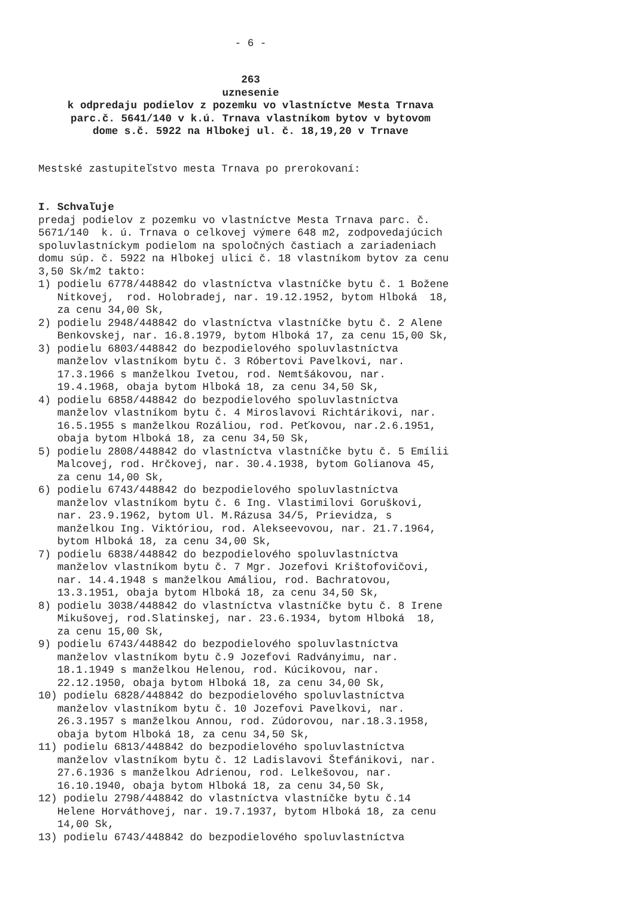- 6 -
263 uznesenie k odpredaju podielov z pozemku vo vlastníctve Mesta Trnava parc.č. 5641/140 v k.ú. Trnava vlastníkom bytov v bytovom dome s.č. 5922 na Hlbokej ul. č. 18,19,20 v Trnave
Mestské zastupiteľstvo mesta Trnava po prerokovaní:
I. Schvaľuje predaj podielov z pozemku vo vlastníctve Mesta Trnava parc. č. 5671/140 k. ú. Trnava o celkovej výmere 648 m2, zodpovedajúcich spoluvlastníckym podielom na spoločných častiach a zariadeniach domu súp. č. 5922 na Hlbokej ulici č. 18 vlastníkom bytov za cenu 3,50 Sk/m2 takto: 1) podielu 6778/448842 do vlastníctva vlastníčke bytu č. 1 Božene Nitkovej, rod. Holobradej, nar. 19.12.1952, bytom Hlboká 18, za cenu 34,00 Sk, 2) podielu 2948/448842 do vlastníctva vlastníčke bytu č. 2 Alene Benkovskej, nar. 16.8.1979, bytom Hlboká 17, za cenu 15,00 Sk, 3) podielu 6803/448842 do bezpodielového spoluvlastníctva manželov vlastníkom bytu č. 3 Róbertovi Pavelkovi, nar. 17.3.1966 s manželkou Ivetou, rod. Nemtšákovou, nar. 19.4.1968, obaja bytom Hlboká 18, za cenu 34,50 Sk, 4) podielu 6858/448842 do bezpodielového spoluvlastníctva manželov vlastníkom bytu č. 4 Miroslavovi Richtárikovi, nar. 16.5.1955 s manželkou Rozáliou, rod. Peťkovou, nar.2.6.1951, obaja bytom Hlboká 18, za cenu 34,50 Sk, 5) podielu 2808/448842 do vlastníctva vlastníčke bytu č. 5 Emílii Malcovej, rod. Hrčkovej, nar. 30.4.1938, bytom Golianova 45, za cenu 14,00 Sk, 6) podielu 6743/448842 do bezpodielového spoluvlastníctva manželov vlastníkom bytu č. 6 Ing. Vlastimilovi Goruškovi, nar. 23.9.1962, bytom Ul. M.Rázusa 34/5, Prievidza, s manželkou Ing. Viktóriou, rod. Alekseevovou, nar. 21.7.1964, bytom Hlboká 18, za cenu 34,00 Sk, 7) podielu 6838/448842 do bezpodielového spoluvlastníctva manželov vlastníkom bytu č. 7 Mgr. Jozefovi Krištofovičovi, nar. 14.4.1948 s manželkou Amáliou, rod. Bachratovou, 13.3.1951, obaja bytom Hlboká 18, za cenu 34,50 Sk, 8) podielu 3038/448842 do vlastníctva vlastníčke bytu č. 8 Irene Mikušovej, rod.Slatinskej, nar. 23.6.1934, bytom Hlboká 18, za cenu 15,00 Sk, 9) podielu 6743/448842 do bezpodielového spoluvlastníctva manželov vlastníkom bytu č.9 Jozefovi Radványimu, nar. 18.1.1949 s manželkou Helenou, rod. Kúcikovou, nar. 22.12.1950, obaja bytom Hlboká 18, za cenu 34,00 Sk, 10) podielu 6828/448842 do bezpodielového spoluvlastníctva manželov vlastníkom bytu č. 10 Jozefovi Pavelkovi, nar. 26.3.1957 s manželkou Annou, rod. Zúdorovou, nar.18.3.1958, obaja bytom Hlboká 18, za cenu 34,50 Sk, 11) podielu 6813/448842 do bezpodielového spoluvlastníctva manželov vlastníkom bytu č. 12 Ladislavovi Štefánikovi, nar. 27.6.1936 s manželkou Adrienou, rod. Lelkešovou, nar. 16.10.1940, obaja bytom Hlboká 18, za cenu 34,50 Sk, 12) podielu 2798/448842 do vlastníctva vlastníčke bytu č.14 Helene Horváthovej, nar. 19.7.1937, bytom Hlboká 18, za cenu 14,00 Sk, 13) podielu 6743/448842 do bezpodielového spoluvlastníctva